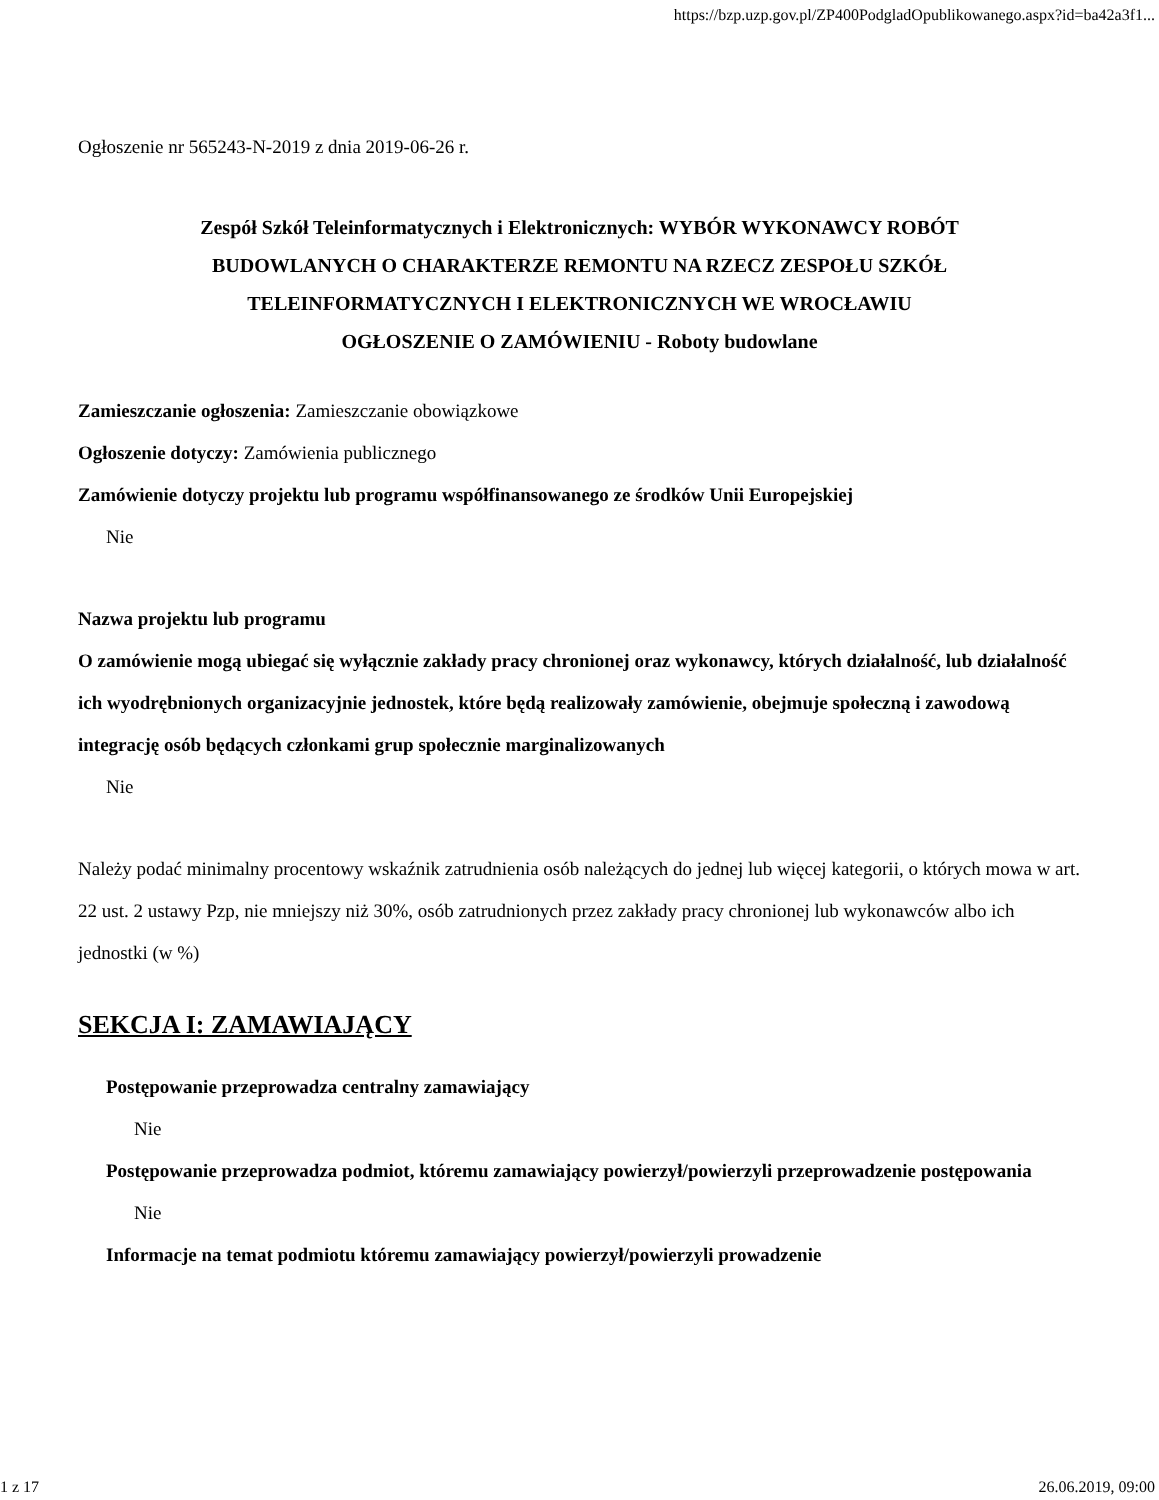https://bzp.uzp.gov.pl/ZP400PodgladOpublikowanego.aspx?id=ba42a3f1...
Ogłoszenie nr 565243-N-2019 z dnia 2019-06-26 r.
Zespół Szkół Teleinformatycznych i Elektronicznych: WYBÓR WYKONAWCY ROBÓT BUDOWLANYCH O CHARAKTERZE REMONTU NA RZECZ ZESPOŁU SZKÓŁ TELEINFORMATYCZNYCH I ELEKTRONICZNYCH WE WROCŁAWIU
OGŁOSZENIE O ZAMÓWIENIU - Roboty budowlane
Zamieszczanie ogłoszenia: Zamieszczanie obowiązkowe
Ogłoszenie dotyczy: Zamówienia publicznego
Zamówienie dotyczy projektu lub programu współfinansowanego ze środków Unii Europejskiej
Nie
Nazwa projektu lub programu
O zamówienie mogą ubiegać się wyłącznie zakłady pracy chronionej oraz wykonawcy, których działalność, lub działalność ich wyodrębnionych organizacyjnie jednostek, które będą realizowały zamówienie, obejmuje społeczną i zawodową integrację osób będących członkami grup społecznie marginalizowanych
Nie
Należy podać minimalny procentowy wskaźnik zatrudnienia osób należących do jednej lub więcej kategorii, o których mowa w art. 22 ust. 2 ustawy Pzp, nie mniejszy niż 30%, osób zatrudnionych przez zakłady pracy chronionej lub wykonawców albo ich jednostki (w %)
SEKCJA I: ZAMAWIAJĄCY
Postępowanie przeprowadza centralny zamawiający
Nie
Postępowanie przeprowadza podmiot, któremu zamawiający powierzył/powierzyli przeprowadzenie postępowania
Nie
Informacje na temat podmiotu któremu zamawiający powierzył/powierzyli prowadzenie
1 z 17 26.06.2019, 09:00